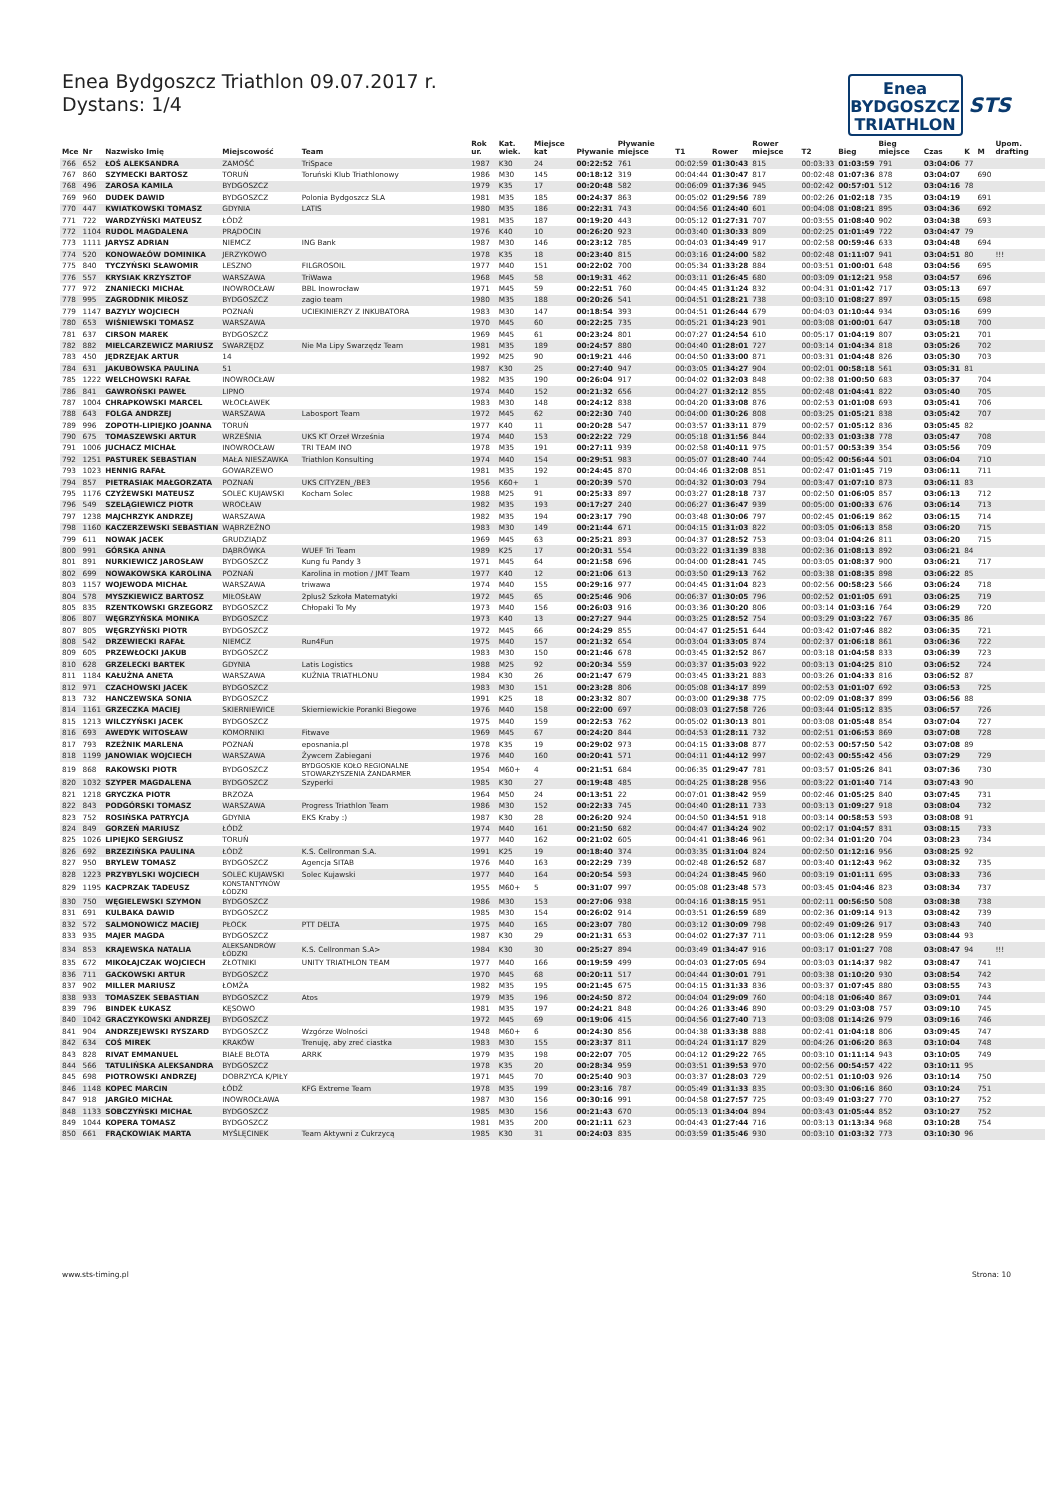Enea Bydgoszcz Triathlon 09.07.2017 r.
Dystans: 1/4
Enea
BYDGOSZCZ
TRIATHLON
STS
| Mce | Nr | Nazwisko Imię | Miejscowość | Team | Rok ur. | Kat. wiek. | Miejsce kat | Pływanie | Pływanie miejsce | T1 | Rower | Rower miejsce | T2 | Bieg | Bieg miejsce | Czas | K | M | Upom. drafting |
| --- | --- | --- | --- | --- | --- | --- | --- | --- | --- | --- | --- | --- | --- | --- | --- | --- | --- | --- | --- |
| 766 | 652 | ŁOŚ ALEKSANDRA | ZAMOŚĆ | TriSpace | 1987 | K30 | 24 | 00:22:52 | 761 | 00:02:59 | 01:30:43 | 815 | 00:03:33 | 01:03:59 | 791 | 03:04:06 | 77 | | |
| 767 | 860 | SZYMECKI BARTOSZ | TORUŃ | Toruński Klub Triathlonowy | 1986 | M30 | 145 | 00:18:12 | 319 | 00:04:44 | 01:30:47 | 817 | 00:02:48 | 01:07:36 | 878 | 03:04:07 | | 690 | |
| 768 | 496 | ZAROSA KAMILA | BYDGOSZCZ | | 1979 | K35 | 17 | 00:20:48 | 582 | 00:06:09 | 01:37:36 | 945 | 00:02:42 | 00:57:01 | 512 | 03:04:16 | 78 | | |
| 769 | 960 | DUDEK DAWID | BYDGOSZCZ | Polonia Bydgoszcz SLA | 1981 | M35 | 185 | 00:24:37 | 863 | 00:05:02 | 01:29:56 | 789 | 00:02:26 | 01:02:18 | 735 | 03:04:19 | | 691 | |
| 770 | 447 | KWIATKOWSKI TOMASZ | GDYNIA | LATIS | 1980 | M35 | 186 | 00:22:31 | 743 | 00:04:56 | 01:24:40 | 601 | 00:04:08 | 01:08:21 | 895 | 03:04:36 | | 692 | |
| 771 | 722 | WARDZYŃSKI MATEUSZ | ŁÓDŹ | | 1981 | M35 | 187 | 00:19:20 | 443 | 00:05:12 | 01:27:31 | 707 | 00:03:55 | 01:08:40 | 902 | 03:04:38 | | 693 | |
| 772 | 1104 | RUDOL MAGDALENA | PRĄDOCIN | | 1976 | K40 | 10 | 00:26:20 | 923 | 00:03:40 | 01:30:33 | 809 | 00:02:25 | 01:01:49 | 722 | 03:04:47 | 79 | | |
| 773 | 1111 | JARYSZ ADRIAN | NIEMCZ | ING Bank | 1987 | M30 | 146 | 00:23:12 | 785 | 00:04:03 | 01:34:49 | 917 | 00:02:58 | 00:59:46 | 633 | 03:04:48 | | 694 | |
| 774 | 520 | KONOWAŁÓW DOMINIKA | JERZYKOWO | | 1978 | K35 | 18 | 00:23:40 | 815 | 00:03:16 | 01:24:00 | 582 | 00:02:48 | 01:11:07 | 941 | 03:04:51 | 80 | | !!! |
| 775 | 840 | TYCZYŃSKI SŁAWOMIR | LESZNO | FILGROSOIL | 1977 | M40 | 151 | 00:22:02 | 700 | 00:05:34 | 01:33:28 | 884 | 00:03:51 | 01:00:01 | 648 | 03:04:56 | | 695 | |
| 776 | 557 | KRYSIAK KRZYSZTOF | WARSZAWA | TriWawa | 1968 | M45 | 58 | 00:19:31 | 462 | 00:03:11 | 01:26:45 | 680 | 00:03:09 | 01:12:21 | 958 | 03:04:57 | | 696 | |
| 777 | 972 | ZNANIECKI MICHAŁ | INOWROCŁAW | BBL Inowrocław | 1971 | M45 | 59 | 00:22:51 | 760 | 00:04:45 | 01:31:24 | 832 | 00:04:31 | 01:01:42 | 717 | 03:05:13 | | 697 | |
| 778 | 995 | ZAGRODNIK MIŁOSZ | BYDGOSZCZ | zagio team | 1980 | M35 | 188 | 00:20:26 | 541 | 00:04:51 | 01:28:21 | 738 | 00:03:10 | 01:08:27 | 897 | 03:05:15 | | 698 | |
| 779 | 1147 | BAZYLY WOJCIECH | POZNAŃ | UCIEKINIERZY Z INKUBATORA | 1983 | M30 | 147 | 00:18:54 | 393 | 00:04:51 | 01:26:44 | 679 | 00:04:03 | 01:10:44 | 934 | 03:05:16 | | 699 | |
| 780 | 653 | WIŚNIEWSKI TOMASZ | WARSZAWA | | 1970 | M45 | 60 | 00:22:25 | 735 | 00:05:21 | 01:34:23 | 901 | 00:03:08 | 01:00:01 | 647 | 03:05:18 | | 700 | |
| 781 | 637 | CIRSON MAREK | BYDGOSZCZ | | 1969 | M45 | 61 | 00:23:24 | 801 | 00:07:27 | 01:24:54 | 610 | 00:05:17 | 01:04:19 | 807 | 03:05:21 | | 701 | |
| 782 | 882 | MIELCARZEWICZ MARIUSZ | SWARZĘDZ | Nie Ma Lipy Swarzędz Team | 1981 | M35 | 189 | 00:24:57 | 880 | 00:04:40 | 01:28:01 | 727 | 00:03:14 | 01:04:34 | 818 | 03:05:26 | | 702 | |
| 783 | 450 | JĘDRZEJAK ARTUR | 14 | | 1992 | M25 | 90 | 00:19:21 | 446 | 00:04:50 | 01:33:00 | 871 | 00:03:31 | 01:04:48 | 826 | 03:05:30 | | 703 | |
| 784 | 631 | JAKUBOWSKA PAULINA | 51 | | 1987 | K30 | 25 | 00:27:40 | 947 | 00:03:05 | 01:34:27 | 904 | 00:02:01 | 00:58:18 | 561 | 03:05:31 | 81 | | |
| 785 | 1222 | WELCHOWSKI RAFAŁ | INOWROCŁAW | | 1982 | M35 | 190 | 00:26:04 | 917 | 00:04:02 | 01:32:03 | 848 | 00:02:38 | 01:00:50 | 683 | 03:05:37 | | 704 | |
| 786 | 841 | GAWROŃSKI PAWEŁ | LIPNO | | 1974 | M40 | 152 | 00:21:32 | 656 | 00:04:27 | 01:32:12 | 855 | 00:02:48 | 01:04:41 | 822 | 03:05:40 | | 705 | |
| 787 | 1004 | CHRAPKOWSKI MARCEL | WŁOCŁAWEK | | 1983 | M30 | 148 | 00:24:12 | 838 | 00:04:20 | 01:33:08 | 876 | 00:02:53 | 01:01:08 | 693 | 03:05:41 | | 706 | |
| 788 | 643 | FOLGA ANDRZEJ | WARSZAWA | Labosport Team | 1972 | M45 | 62 | 00:22:30 | 740 | 00:04:00 | 01:30:26 | 808 | 00:03:25 | 01:05:21 | 838 | 03:05:42 | | 707 | |
| 789 | 996 | ZOPOTH-LIPIEJKO JOANNA | TORUŃ | | 1977 | K40 | 11 | 00:20:28 | 547 | 00:03:57 | 01:33:11 | 879 | 00:02:57 | 01:05:12 | 836 | 03:05:45 | 82 | | |
| 790 | 675 | TOMASZEWSKI ARTUR | WRZEŚNIA | UKS KT Orzeł Września | 1974 | M40 | 153 | 00:22:22 | 729 | 00:05:18 | 01:31:56 | 844 | 00:02:33 | 01:03:38 | 778 | 03:05:47 | | 708 | |
| 791 | 1006 | JUCHACZ MICHAŁ | INOWROCŁAW | TRI TEAM INO | 1978 | M35 | 191 | 00:27:11 | 939 | 00:02:58 | 01:40:11 | 975 | 00:01:57 | 00:53:39 | 354 | 03:05:56 | | 709 | |
| 792 | 1251 | PASTUREK SEBASTIAN | MAŁA NIESZAWKA | Triathlon Konsulting | 1974 | M40 | 154 | 00:29:51 | 983 | 00:05:07 | 01:28:40 | 744 | 00:05:42 | 00:56:44 | 501 | 03:06:04 | | 710 | |
| 793 | 1023 | HENNIG RAFAŁ | GOWARZEWO | | 1981 | M35 | 192 | 00:24:45 | 870 | 00:04:46 | 01:32:08 | 851 | 00:02:47 | 01:01:45 | 719 | 03:06:11 | | 711 | |
| 794 | 857 | PIETRASIAK MAŁGORZATA | POZNAŃ | UKS CITYZEN_/BE3 | 1956 | K60+ | 1 | 00:20:39 | 570 | 00:04:32 | 01:30:03 | 794 | 00:03:47 | 01:07:10 | 873 | 03:06:11 | 83 | | |
| 795 | 1176 | CZYŻEWSKI MATEUSZ | SOLEC KUJAWSKI | Kocham Solec | 1988 | M25 | 91 | 00:25:33 | 897 | 00:03:27 | 01:28:18 | 737 | 00:02:50 | 01:06:05 | 857 | 03:06:13 | | 712 | |
| 796 | 549 | SZELĄGIEWICZ PIOTR | WROCŁAW | | 1982 | M35 | 193 | 00:17:27 | 240 | 00:06:27 | 01:36:47 | 939 | 00:05:00 | 01:00:33 | 676 | 03:06:14 | | 713 | |
| 797 | 1238 | MAJCHRZYK ANDRZEJ | WARSZAWA | | 1982 | M35 | 194 | 00:23:17 | 790 | 00:03:48 | 01:30:06 | 797 | 00:02:45 | 01:06:19 | 862 | 03:06:15 | | 714 | |
| 798 | 1160 | KACZERZEWSKI SEBASTIAN | WĄBRZEŹNO | | 1983 | M30 | 149 | 00:21:44 | 671 | 00:04:15 | 01:31:03 | 822 | 00:03:05 | 01:06:13 | 858 | 03:06:20 | | 715 | |
| 799 | 611 | NOWAK JACEK | GRUDZIĄDZ | | 1969 | M45 | 63 | 00:25:21 | 893 | 00:04:37 | 01:28:52 | 753 | 00:03:04 | 01:04:26 | 811 | 03:06:20 | | 715 | |
| 800 | 991 | GÓRSKA ANNA | DĄBRÓWKA | WUEF Tri Team | 1989 | K25 | 17 | 00:20:31 | 554 | 00:03:22 | 01:31:39 | 838 | 00:02:36 | 01:08:13 | 892 | 03:06:21 | 84 | | |
| 801 | 891 | NURKIEWICZ JAROSŁAW | BYDGOSZCZ | Kung fu Pandy 3 | 1971 | M45 | 64 | 00:21:58 | 696 | 00:04:00 | 01:28:41 | 745 | 00:03:05 | 01:08:37 | 900 | 03:06:21 | | 717 | |
| 802 | 699 | NOWAKOWSKA KAROLINA | POZNAŃ | Karolina in motion / JMT Team | 1977 | K40 | 12 | 00:21:06 | 613 | 00:03:50 | 01:29:13 | 762 | 00:03:38 | 01:08:35 | 898 | 03:06:22 | 85 | | |
| 803 | 1157 | WOJEWODA MICHAŁ | WARSZAWA | triwawa | 1974 | M40 | 155 | 00:29:16 | 977 | 00:04:45 | 01:31:04 | 823 | 00:02:56 | 00:58:23 | 566 | 03:06:24 | | 718 | |
| 804 | 578 | MYSZKIEWICZ BARTOSZ | MIŁOSŁAW | 2plus2 Szkoła Matematyki | 1972 | M45 | 65 | 00:25:46 | 906 | 00:06:37 | 01:30:05 | 796 | 00:02:52 | 01:01:05 | 691 | 03:06:25 | | 719 | |
| 805 | 835 | RZENTKOWSKI GRZEGORZ | BYDGOSZCZ | Chłopaki To My | 1973 | M40 | 156 | 00:26:03 | 916 | 00:03:36 | 01:30:20 | 806 | 00:03:14 | 01:03:16 | 764 | 03:06:29 | | 720 | |
| 806 | 807 | WĘGRZYŃSKA MONIKA | BYDGOSZCZ | | 1973 | K40 | 13 | 00:27:27 | 944 | 00:03:25 | 01:28:52 | 754 | 00:03:29 | 01:03:22 | 767 | 03:06:35 | 86 | | |
| 807 | 805 | WĘGRZYŃSKI PIOTR | BYDGOSZCZ | | 1972 | M45 | 66 | 00:24:29 | 855 | 00:04:47 | 01:25:51 | 644 | 00:03:42 | 01:07:46 | 882 | 03:06:35 | | 721 | |
| 808 | 542 | DRZEWIECKI RAFAŁ | NIEMCZ | Run4Fun | 1975 | M40 | 157 | 00:21:32 | 654 | 00:03:04 | 01:33:05 | 874 | 00:02:37 | 01:06:18 | 861 | 03:06:36 | | 722 | |
| 809 | 605 | PRZEWŁOCKI JAKUB | BYDGOSZCZ | | 1983 | M30 | 150 | 00:21:46 | 678 | 00:03:45 | 01:32:52 | 867 | 00:03:18 | 01:04:58 | 833 | 03:06:39 | | 723 | |
| 810 | 628 | GRZELECKI BARTEK | GDYNIA | Latis Logistics | 1988 | M25 | 92 | 00:20:34 | 559 | 00:03:37 | 01:35:03 | 922 | 00:03:13 | 01:04:25 | 810 | 03:06:52 | | 724 | |
| 811 | 1184 | KAŁUŻNA ANETA | WARSZAWA | KUŹNIA TRIATHLONU | 1984 | K30 | 26 | 00:21:47 | 679 | 00:03:45 | 01:33:21 | 883 | 00:03:26 | 01:04:33 | 816 | 03:06:52 | 87 | | |
| 812 | 971 | CZACHOWSKI JACEK | BYDGOSZCZ | | 1983 | M30 | 151 | 00:23:28 | 806 | 00:05:08 | 01:34:17 | 899 | 00:02:53 | 01:01:07 | 692 | 03:06:53 | | 725 | |
| 813 | 732 | HANCZEWSKA SONIA | BYDGOSZCZ | | 1991 | K25 | 18 | 00:23:32 | 807 | 00:03:00 | 01:29:38 | 775 | 00:02:09 | 01:08:37 | 899 | 03:06:56 | 88 | | |
| 814 | 1161 | GRZECZKA MACIEJ | SKIERNIEWICE | Skierniewickie Poranki Biegowe | 1976 | M40 | 158 | 00:22:00 | 697 | 00:08:03 | 01:27:58 | 726 | 00:03:44 | 01:05:12 | 835 | 03:06:57 | | 726 | |
| 815 | 1213 | WILCZYŃSKI JACEK | BYDGOSZCZ | | 1975 | M40 | 159 | 00:22:53 | 762 | 00:05:02 | 01:30:13 | 801 | 00:03:08 | 01:05:48 | 854 | 03:07:04 | | 727 | |
| 816 | 693 | AWEDYK WITOSŁAW | KOMORNIKI | Fitwave | 1969 | M45 | 67 | 00:24:20 | 844 | 00:04:53 | 01:28:11 | 732 | 00:02:51 | 01:06:53 | 869 | 03:07:08 | | 728 | |
| 817 | 793 | RZEŹNIK MARLENA | POZNAŃ | eposnania.pl | 1978 | K35 | 19 | 00:29:02 | 973 | 00:04:15 | 01:33:08 | 877 | 00:02:53 | 00:57:50 | 542 | 03:07:08 | 89 | | |
| 818 | 1199 | JANOWIAK WOJCIECH | WARSZAWA | Żywcem Zabiegani | 1976 | M40 | 160 | 00:20:41 | 571 | 00:04:11 | 01:44:12 | 997 | 00:02:43 | 00:55:42 | 456 | 03:07:29 | | 729 | |
| 819 | 868 | RAKOWSKI PIOTR | BYDGOSZCZ | BYDGOSKIE KOŁO REGIONALNE STOWARZYSZENIA ŻANDARMER | 1954 | M60+ | 4 | 00:21:51 | 684 | 00:06:35 | 01:29:47 | 781 | 00:03:57 | 01:05:26 | 841 | 03:07:36 | | 730 | |
| 820 | 1032 | SZYPER MAGDALENA | BYDGOSZCZ | Szyperki | 1985 | K30 | 27 | 00:19:48 | 485 | 00:04:25 | 01:38:28 | 956 | 00:03:22 | 01:01:40 | 714 | 03:07:43 | 90 | | |
| 821 | 1218 | GRYCZKA PIOTR | BRZOZA | | 1964 | M50 | 24 | 00:13:51 | 22 | 00:07:01 | 01:38:42 | 959 | 00:02:46 | 01:05:25 | 840 | 03:07:45 | | 731 | |
| 822 | 843 | PODGÓRSKI TOMASZ | WARSZAWA | Progress Triathlon Team | 1986 | M30 | 152 | 00:22:33 | 745 | 00:04:40 | 01:28:11 | 733 | 00:03:13 | 01:09:27 | 918 | 03:08:04 | | 732 | |
| 823 | 752 | ROSIŃSKA PATRYCJA | GDYNIA | EKS Kraby :) | 1987 | K30 | 28 | 00:26:20 | 924 | 00:04:50 | 01:34:51 | 918 | 00:03:14 | 00:58:53 | 593 | 03:08:08 | 91 | | |
| 824 | 849 | GORZEŃ MARIUSZ | ŁÓDŹ | | 1974 | M40 | 161 | 00:21:50 | 682 | 00:04:47 | 01:34:24 | 902 | 00:02:17 | 01:04:57 | 831 | 03:08:15 | | 733 | |
| 825 | 1026 | LIPIEJKO SERGIUSZ | TORUŃ | | 1977 | M40 | 162 | 00:21:02 | 605 | 00:04:41 | 01:38:46 | 961 | 00:02:34 | 01:01:20 | 704 | 03:08:23 | | 734 | |
| 826 | 692 | BRZEZIŃSKA PAULINA | ŁÓDŹ | K.S. Cellronman S.A. | 1991 | K25 | 19 | 00:18:40 | 374 | 00:03:35 | 01:31:04 | 824 | 00:02:50 | 01:12:16 | 956 | 03:08:25 | 92 | | |
| 827 | 950 | BRYLEW TOMASZ | BYDGOSZCZ | Agencja SITAB | 1976 | M40 | 163 | 00:22:29 | 739 | 00:02:48 | 01:26:52 | 687 | 00:03:40 | 01:12:43 | 962 | 03:08:32 | | 735 | |
| 828 | 1223 | PRZYBYLSKI WOJCIECH | SOLEC KUJAWSKI | Solec Kujawski | 1977 | M40 | 164 | 00:20:54 | 593 | 00:04:24 | 01:38:45 | 960 | 00:03:19 | 01:01:11 | 695 | 03:08:33 | | 736 | |
| 829 | 1195 | KACPRZAK TADEUSZ | KONSTANTYNÓW ŁÓDZKI | | 1955 | M60+ | 5 | 00:31:07 | 997 | 00:05:08 | 01:23:48 | 573 | 00:03:45 | 01:04:46 | 823 | 03:08:34 | | 737 | |
| 830 | 750 | WĘGIELEWSKI SZYMON | BYDGOSZCZ | | 1986 | M30 | 153 | 00:27:06 | 938 | 00:04:16 | 01:38:15 | 951 | 00:02:11 | 00:56:50 | 508 | 03:08:38 | | 738 | |
| 831 | 691 | KULBAKA DAWID | BYDGOSZCZ | | 1985 | M30 | 154 | 00:26:02 | 914 | 00:03:51 | 01:26:59 | 689 | 00:02:36 | 01:09:14 | 913 | 03:08:42 | | 739 | |
| 832 | 572 | SALMONOWICZ MACIEJ | PŁOCK | PTT DELTA | 1975 | M40 | 165 | 00:23:07 | 780 | 00:03:12 | 01:30:09 | 798 | 00:02:49 | 01:09:26 | 917 | 03:08:43 | | 740 | |
| 833 | 935 | MAJER MAGDA | BYDGOSZCZ | | 1987 | K30 | 29 | 00:21:31 | 653 | 00:04:02 | 01:27:37 | 711 | 00:03:06 | 01:12:28 | 959 | 03:08:44 | 93 | | |
| 834 | 853 | KRAJEWSKA NATALIA | ALEKSANDRÓW ŁÓDZKI | K.S. Cellronman S.A> | 1984 | K30 | 30 | 00:25:27 | 894 | 00:03:49 | 01:34:47 | 916 | 00:03:17 | 01:01:27 | 708 | 03:08:47 | 94 | | !!! |
| 835 | 672 | MIKOŁAJCZAK WOJCIECH | ZŁOTNIKI | UNITY TRIATHLON TEAM | 1977 | M40 | 166 | 00:19:59 | 499 | 00:04:03 | 01:27:05 | 694 | 00:03:03 | 01:14:37 | 982 | 03:08:47 | | 741 | |
| 836 | 711 | GACKOWSKI ARTUR | BYDGOSZCZ | | 1970 | M45 | 68 | 00:20:11 | 517 | 00:04:44 | 01:30:01 | 791 | 00:03:38 | 01:10:20 | 930 | 03:08:54 | | 742 | |
| 837 | 902 | MILLER MARIUSZ | ŁOMŻA | | 1982 | M35 | 195 | 00:21:45 | 675 | 00:04:15 | 01:31:33 | 836 | 00:03:37 | 01:07:45 | 880 | 03:08:55 | | 743 | |
| 838 | 933 | TOMASZEK SEBASTIAN | BYDGOSZCZ | Atos | 1979 | M35 | 196 | 00:24:50 | 872 | 00:04:04 | 01:29:09 | 760 | 00:04:18 | 01:06:40 | 867 | 03:09:01 | | 744 | |
| 839 | 796 | BINDEK ŁUKASZ | KĘSOWO | | 1981 | M35 | 197 | 00:24:21 | 848 | 00:04:26 | 01:33:46 | 890 | 00:03:29 | 01:03:08 | 757 | 03:09:10 | | 745 | |
| 840 | 1042 | GRACZYKOWSKI ANDRZEJ | BYDGOSZCZ | | 1972 | M45 | 69 | 00:19:06 | 415 | 00:04:56 | 01:27:40 | 713 | 00:03:08 | 01:14:26 | 979 | 03:09:16 | | 746 | |
| 841 | 904 | ANDRZEJEWSKI RYSZARD | BYDGOSZCZ | Wzgórze Wolności | 1948 | M60+ | 6 | 00:24:30 | 856 | 00:04:38 | 01:33:38 | 888 | 00:02:41 | 01:04:18 | 806 | 03:09:45 | | 747 | |
| 842 | 634 | COŚ MIREK | KRAKÓW | Trenuję, aby zreć ciastka | 1983 | M30 | 155 | 00:23:37 | 811 | 00:04:24 | 01:31:17 | 829 | 00:04:26 | 01:06:20 | 863 | 03:10:04 | | 748 | |
| 843 | 828 | RIVAT EMMANUEL | BIAŁE BŁOTA | ARRK | 1979 | M35 | 198 | 00:22:07 | 705 | 00:04:12 | 01:29:22 | 765 | 00:03:10 | 01:11:14 | 943 | 03:10:05 | | 749 | |
| 844 | 566 | TATULIŃSKA ALEKSANDRA | BYDGOSZCZ | | 1978 | K35 | 20 | 00:28:34 | 959 | 00:03:51 | 01:39:53 | 970 | 00:02:56 | 00:54:57 | 422 | 03:10:11 | 95 | | |
| 845 | 698 | PIOTROWSKI ANDRZEJ | DOBRZYCA K/PIŁY | | 1971 | M45 | 70 | 00:25:40 | 903 | 00:03:37 | 01:28:03 | 729 | 00:02:51 | 01:10:03 | 926 | 03:10:14 | | 750 | |
| 846 | 1148 | KOPEC MARCIN | ŁÓDŹ | KFG Extreme Team | 1978 | M35 | 199 | 00:23:16 | 787 | 00:05:49 | 01:31:33 | 835 | 00:03:30 | 01:06:16 | 860 | 03:10:24 | | 751 | |
| 847 | 918 | JARGIŁO MICHAŁ | INOWROCŁAWA | | 1987 | M30 | 156 | 00:30:16 | 991 | 00:04:58 | 01:27:57 | 725 | 00:03:49 | 01:03:27 | 770 | 03:10:27 | | 752 | |
| 848 | 1133 | SOBCZYŃSKI MICHAŁ | BYDGOSZCZ | | 1985 | M30 | 156 | 00:21:43 | 670 | 00:05:13 | 01:34:04 | 894 | 00:03:43 | 01:05:44 | 852 | 03:10:27 | | 752 | |
| 849 | 1044 | KOPERA TOMASZ | BYDGOSZCZ | | 1981 | M35 | 200 | 00:21:11 | 623 | 00:04:43 | 01:27:44 | 716 | 00:03:13 | 01:13:34 | 968 | 03:10:28 | | 754 | |
| 850 | 661 | FRĄCKOWIAK MARTA | MYŚLĘCINEK | Team Aktywni z Cukrzycą | 1985 | K30 | 31 | 00:24:03 | 835 | 00:03:59 | 01:35:46 | 930 | 00:03:10 | 01:03:32 | 773 | 03:10:30 | 96 | | |
www.sts-timing.pl Strona: 10